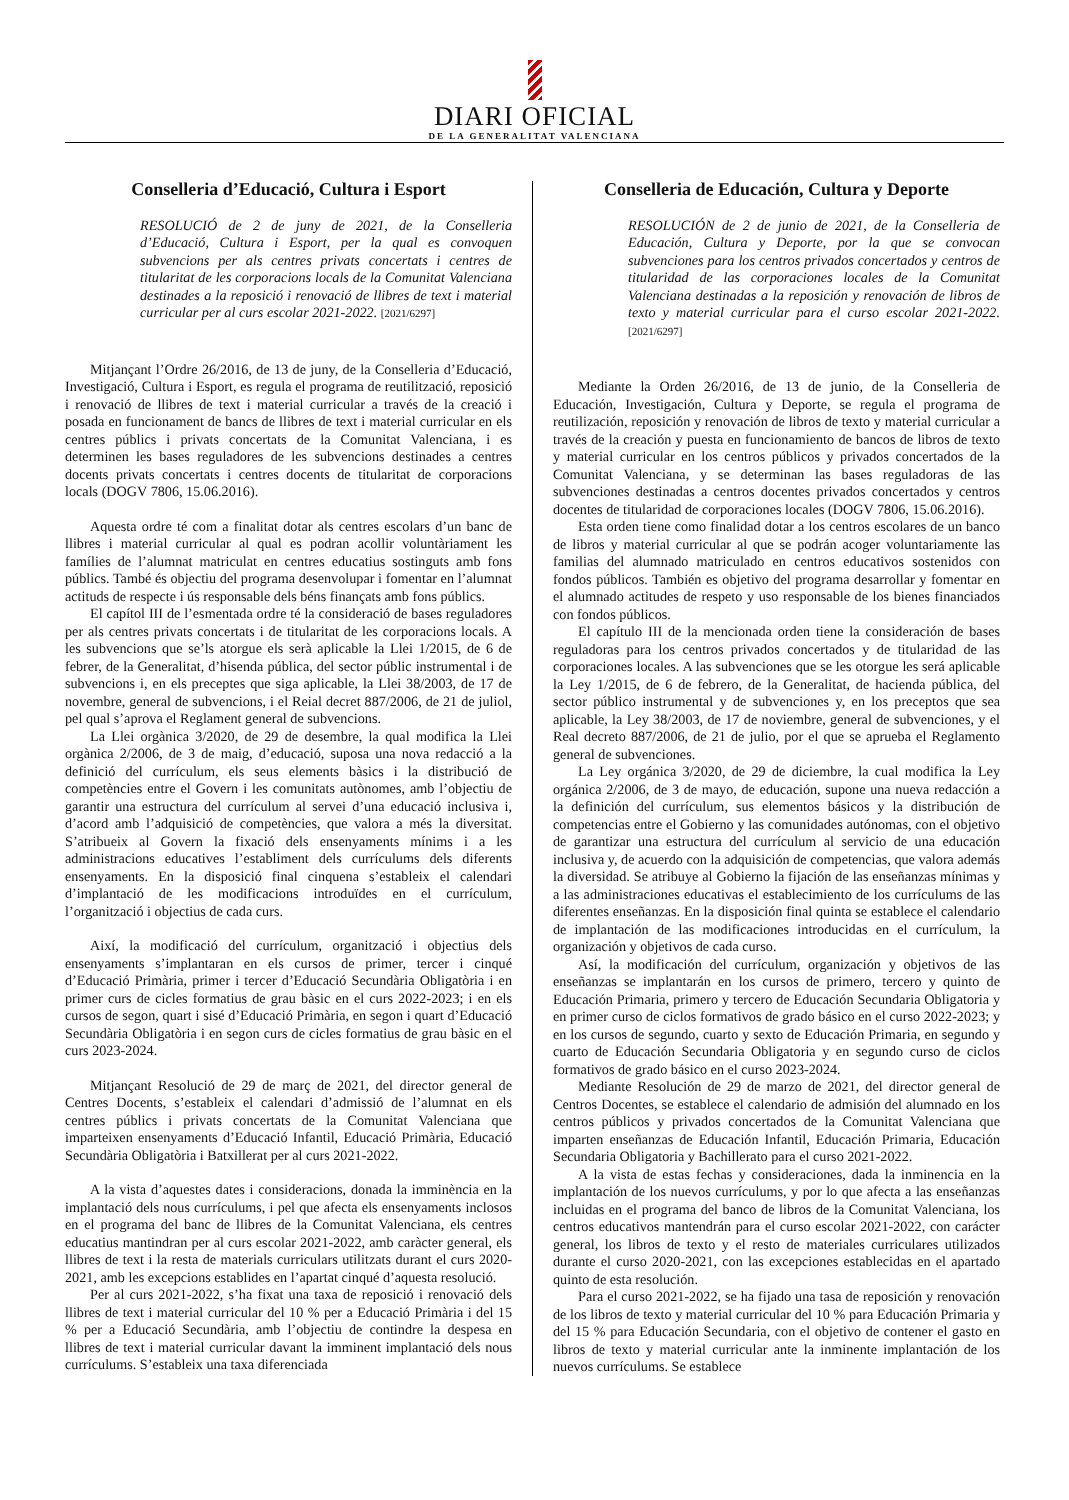DIARI OFICIAL
DE LA GENERALITAT VALENCIANA
Conselleria d’Educació, Cultura i Esport
RESOLUCIÓ de 2 de juny de 2021, de la Conselleria d’Educació, Cultura i Esport, per la qual es convoquen subvencions per als centres privats concertats i centres de titularitat de les corporacions locals de la Comunitat Valenciana destinades a la reposició i renovació de llibres de text i material curricular per al curs escolar 2021-2022. [2021/6297]
Mitjançant l’Ordre 26/2016, de 13 de juny, de la Conselleria d’Educació, Investigació, Cultura i Esport, es regula el programa de reutilització, reposició i renovació de llibres de text i material curricular a través de la creació i posada en funcionament de bancs de llibres de text i material curricular en els centres públics i privats concertats de la Comunitat Valenciana, i es determinen les bases reguladores de les subvencions destinades a centres docents privats concertats i centres docents de titularitat de corporacions locals (DOGV 7806, 15.06.2016).
Aquesta ordre té com a finalitat dotar als centres escolars d’un banc de llibres i material curricular al qual es podran acollir voluntàriament les famílies de l’alumnat matriculat en centres educatius sostinguts amb fons públics. També és objectiu del programa desenvolupar i fomentar en l’alumnat actituds de respecte i ús responsable dels béns finançats amb fons públics.
El capítol III de l’esmentada ordre té la consideració de bases reguladores per als centres privats concertats i de titularitat de les corporacions locals. A les subvencions que se’ls atorgue els serà aplicable la Llei 1/2015, de 6 de febrer, de la Generalitat, d’hisenda pública, del sector públic instrumental i de subvencions i, en els preceptes que siga aplicable, la Llei 38/2003, de 17 de novembre, general de subvencions, i el Reial decret 887/2006, de 21 de juliol, pel qual s’aprova el Reglament general de subvencions.
La Llei orgànica 3/2020, de 29 de desembre, la qual modifica la Llei orgànica 2/2006, de 3 de maig, d’educació, suposa una nova redacció a la definició del currículum, els seus elements bàsics i la distribució de competències entre el Govern i les comunitats autònomes, amb l’objectiu de garantir una estructura del currículum al servei d’una educació inclusiva i, d’acord amb l’adquisició de competències, que valora a més la diversitat. S’atribueix al Govern la fixació dels ensenyaments mínims i a les administracions educatives l’establiment dels currículums dels diferents ensenyaments. En la disposició final cinquena s’estableix el calendari d’implantació de les modificacions introduïdes en el currículum, l’organització i objectius de cada curs.
Així, la modificació del currículum, organització i objectius dels ensenyaments s’implantaran en els cursos de primer, tercer i cinqué d’Educació Primària, primer i tercer d’Educació Secundària Obligatòria i en primer curs de cicles formatius de grau bàsic en el curs 2022-2023; i en els cursos de segon, quart i sisé d’Educació Primària, en segon i quart d’Educació Secundària Obligatòria i en segon curs de cicles formatius de grau bàsic en el curs 2023-2024.
Mitjançant Resolució de 29 de març de 2021, del director general de Centres Docents, s’estableix el calendari d’admissió de l’alumnat en els centres públics i privats concertats de la Comunitat Valenciana que imparteixen ensenyaments d’Educació Infantil, Educació Primària, Educació Secundària Obligatòria i Batxillerat per al curs 2021-2022.
A la vista d’aquestes dates i consideracions, donada la imminència en la implantació dels nous currículums, i pel que afecta els ensenyaments inclosos en el programa del banc de llibres de la Comunitat Valenciana, els centres educatius mantindran per al curs escolar 2021-2022, amb caràcter general, els llibres de text i la resta de materials curriculars utilitzats durant el curs 2020-2021, amb les excepcions establides en l’apartat cinqué d’aquesta resolució.
Per al curs 2021-2022, s’ha fixat una taxa de reposició i renovació dels llibres de text i material curricular del 10 % per a Educació Primària i del 15 % per a Educació Secundària, amb l’objectiu de contindre la despesa en llibres de text i material curricular davant la imminent implantació dels nous currículums. S’estableix una taxa diferenciada
Conselleria de Educación, Cultura y Deporte
RESOLUCIÓN de 2 de junio de 2021, de la Conselleria de Educación, Cultura y Deporte, por la que se convocan subvenciones para los centros privados concertados y centros de titularidad de las corporaciones locales de la Comunitat Valenciana destinadas a la reposición y renovación de libros de texto y material curricular para el curso escolar 2021-2022. [2021/6297]
Mediante la Orden 26/2016, de 13 de junio, de la Conselleria de Educación, Investigación, Cultura y Deporte, se regula el programa de reutilización, reposición y renovación de libros de texto y material curricular a través de la creación y puesta en funcionamiento de bancos de libros de texto y material curricular en los centros públicos y privados concertados de la Comunitat Valenciana, y se determinan las bases reguladoras de las subvenciones destinadas a centros docentes privados concertados y centros docentes de titularidad de corporaciones locales (DOGV 7806, 15.06.2016).
Esta orden tiene como finalidad dotar a los centros escolares de un banco de libros y material curricular al que se podrán acoger voluntariamente las familias del alumnado matriculado en centros educativos sostenidos con fondos públicos. También es objetivo del programa desarrollar y fomentar en el alumnado actitudes de respeto y uso responsable de los bienes financiados con fondos públicos.
El capítulo III de la mencionada orden tiene la consideración de bases reguladoras para los centros privados concertados y de titularidad de las corporaciones locales. A las subvenciones que se les otorgue les será aplicable la Ley 1/2015, de 6 de febrero, de la Generalitat, de hacienda pública, del sector público instrumental y de subvenciones y, en los preceptos que sea aplicable, la Ley 38/2003, de 17 de noviembre, general de subvenciones, y el Real decreto 887/2006, de 21 de julio, por el que se aprueba el Reglamento general de subvenciones.
La Ley orgánica 3/2020, de 29 de diciembre, la cual modifica la Ley orgánica 2/2006, de 3 de mayo, de educación, supone una nueva redacción a la definición del currículum, sus elementos básicos y la distribución de competencias entre el Gobierno y las comunidades autónomas, con el objetivo de garantizar una estructura del currículum al servicio de una educación inclusiva y, de acuerdo con la adquisición de competencias, que valora además la diversidad. Se atribuye al Gobierno la fijación de las enseñanzas mínimas y a las administraciones educativas el establecimiento de los currículums de las diferentes enseñanzas. En la disposición final quinta se establece el calendario de implantación de las modificaciones introducidas en el currículum, la organización y objetivos de cada curso.
Así, la modificación del currículum, organización y objetivos de las enseñanzas se implantarán en los cursos de primero, tercero y quinto de Educación Primaria, primero y tercero de Educación Secundaria Obligatoria y en primer curso de ciclos formativos de grado básico en el curso 2022-2023; y en los cursos de segundo, cuarto y sexto de Educación Primaria, en segundo y cuarto de Educación Secundaria Obligatoria y en segundo curso de ciclos formativos de grado básico en el curso 2023-2024.
Mediante Resolución de 29 de marzo de 2021, del director general de Centros Docentes, se establece el calendario de admisión del alumnado en los centros públicos y privados concertados de la Comunitat Valenciana que imparten enseñanzas de Educación Infantil, Educación Primaria, Educación Secundaria Obligatoria y Bachillerato para el curso 2021-2022.
A la vista de estas fechas y consideraciones, dada la inminencia en la implantación de los nuevos currículums, y por lo que afecta a las enseñanzas incluidas en el programa del banco de libros de la Comunitat Valenciana, los centros educativos mantendrán para el curso escolar 2021-2022, con carácter general, los libros de texto y el resto de materiales curriculares utilizados durante el curso 2020-2021, con las excepciones establecidas en el apartado quinto de esta resolución.
Para el curso 2021-2022, se ha fijado una tasa de reposición y renovación de los libros de texto y material curricular del 10 % para Educación Primaria y del 15 % para Educación Secundaria, con el objetivo de contener el gasto en libros de texto y material curricular ante la inminente implantación de los nuevos currículums. Se establece